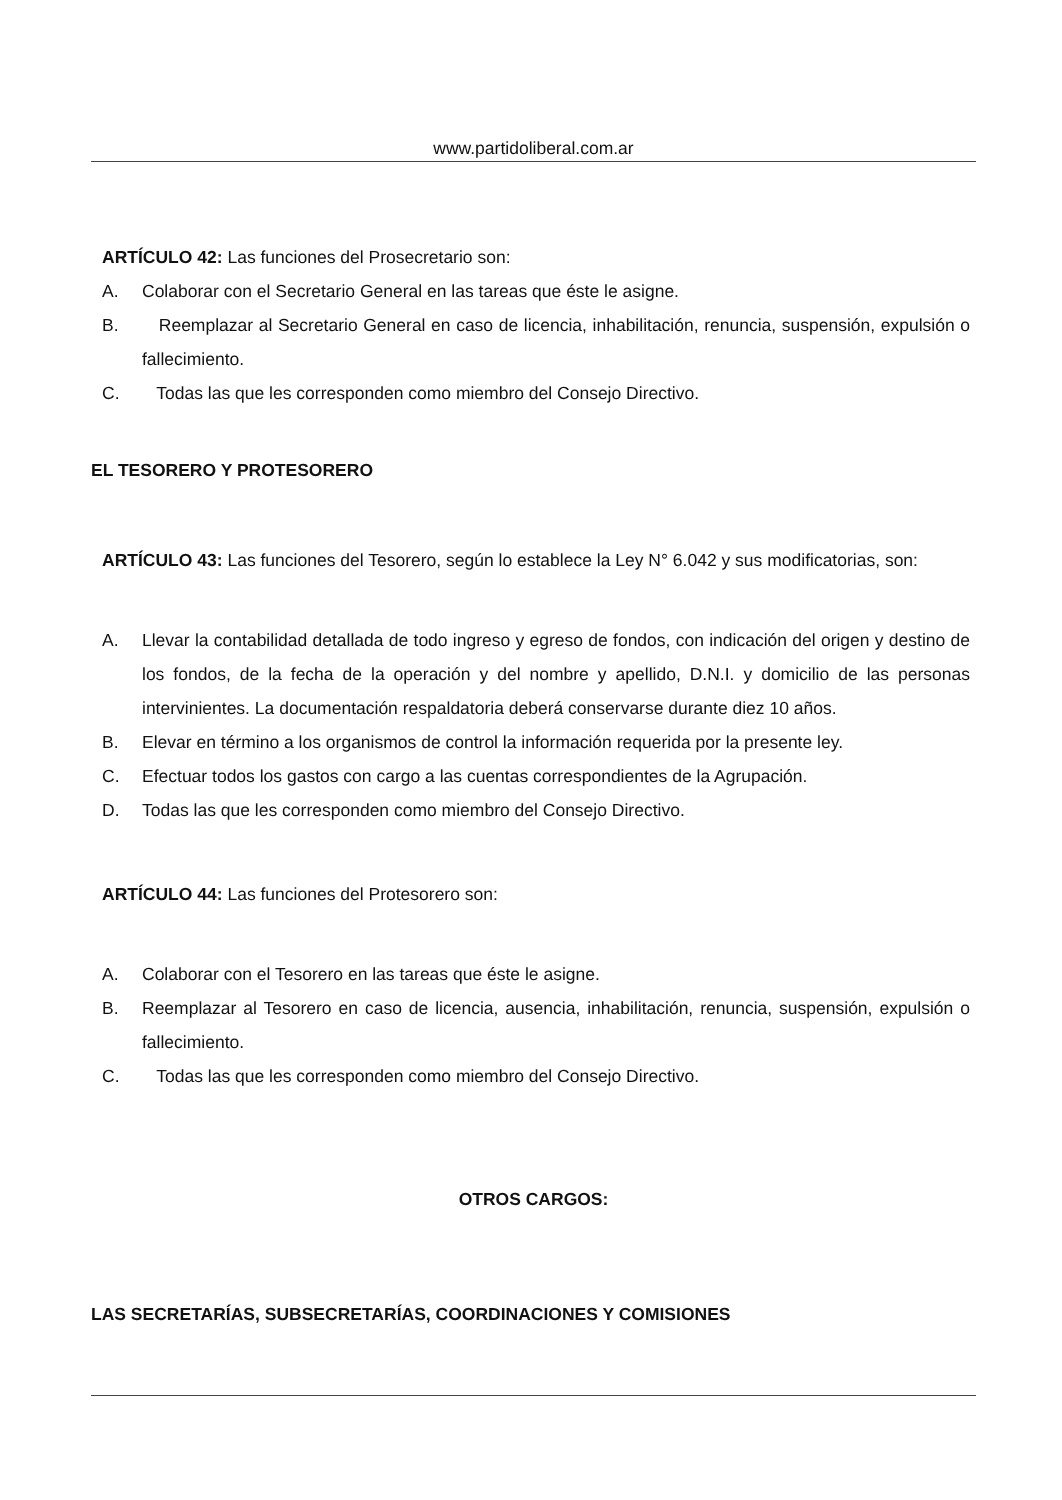www.partidoliberal.com.ar
ARTÍCULO 42: Las funciones del Prosecretario son:
A. Colaborar con el Secretario General en las tareas que éste le asigne.
B. Reemplazar al Secretario General en caso de licencia, inhabilitación, renuncia, suspensión, expulsión o fallecimiento.
C. Todas las que les corresponden como miembro del Consejo Directivo.
EL TESORERO Y PROTESORERO
ARTÍCULO 43: Las funciones del Tesorero, según lo establece la Ley N° 6.042 y sus modificatorias, son:
A. Llevar la contabilidad detallada de todo ingreso y egreso de fondos, con indicación del origen y destino de los fondos, de la fecha de la operación y del nombre y apellido, D.N.I. y domicilio de las personas intervinientes. La documentación respaldatoria deberá conservarse durante diez 10 años.
B. Elevar en término a los organismos de control la información requerida por la presente ley.
C. Efectuar todos los gastos con cargo a las cuentas correspondientes de la Agrupación.
D. Todas las que les corresponden como miembro del Consejo Directivo.
ARTÍCULO 44: Las funciones del Protesorero son:
A. Colaborar con el Tesorero en las tareas que éste le asigne.
B. Reemplazar al Tesorero en caso de licencia, ausencia, inhabilitación, renuncia, suspensión, expulsión o fallecimiento.
C. Todas las que les corresponden como miembro del Consejo Directivo.
OTROS CARGOS:
LAS SECRETARÍAS, SUBSECRETARÍAS, COORDINACIONES Y COMISIONES